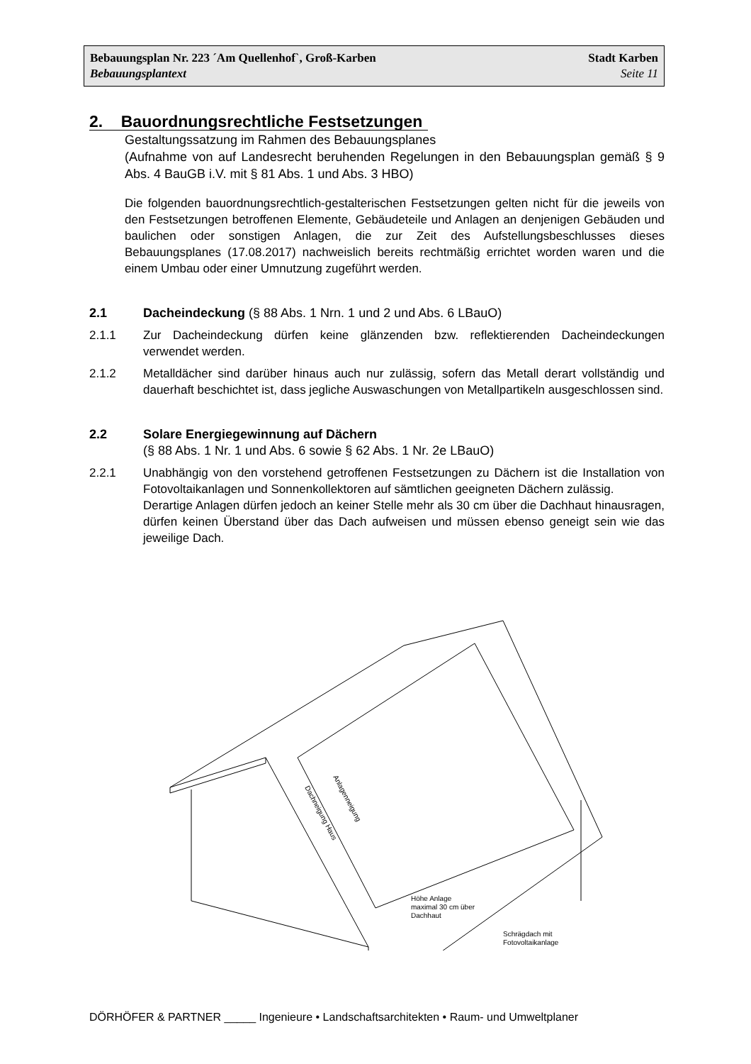Bebauungsplan Nr. 223 ´Am Quellenhof`, Groß-Karben Stadt Karben
Bebauungsplantext Seite 11
2. Bauordnungsrechtliche Festsetzungen
Gestaltungssatzung im Rahmen des Bebauungsplanes
(Aufnahme von auf Landesrecht beruhenden Regelungen in den Bebauungsplan gemäß § 9 Abs. 4 BauGB i.V. mit § 81 Abs. 1 und Abs. 3 HBO)
Die folgenden bauordnungsrechtlich-gestalterischen Festsetzungen gelten nicht für die jeweils von den Festsetzungen betroffenen Elemente, Gebäudeteile und Anlagen an denjenigen Gebäuden und baulichen oder sonstigen Anlagen, die zur Zeit des Aufstellungsbeschlusses dieses Bebauungsplanes (17.08.2017) nachweislich bereits rechtmäßig errichtet worden waren und die einem Umbau oder einer Umnutzung zugeführt werden.
2.1 Dacheindeckung (§ 88 Abs. 1 Nrn. 1 und 2 und Abs. 6 LBauO)
2.1.1 Zur Dacheindeckung dürfen keine glänzenden bzw. reflektierenden Dacheindeckungen verwendet werden.
2.1.2 Metalldächer sind darüber hinaus auch nur zulässig, sofern das Metall derart vollständig und dauerhaft beschichtet ist, dass jegliche Auswaschungen von Metallpartikeln ausgeschlossen sind.
2.2 Solare Energiegewinnung auf Dächern
(§ 88 Abs. 1 Nr. 1 und Abs. 6 sowie § 62 Abs. 1 Nr. 2e LBauO)
2.2.1 Unabhängig von den vorstehend getroffenen Festsetzungen zu Dächern ist die Installation von Fotovoltaikanlagen und Sonnenkollektoren auf sämtlichen geeigneten Dächern zulässig.
Derartige Anlagen dürfen jedoch an keiner Stelle mehr als 30 cm über die Dachhaut hinausragen, dürfen keinen Überstand über das Dach aufweisen und müssen ebenso geneigt sein wie das jeweilige Dach.
Höhe Anlage
maximal 30 cm über
Dachhaut
Schrägdach mit
Fotovoltaikanlage
Dachneigung Haus
Anlagenneigung
DÖRHÖFER & PARTNER _____ Ingenieure • Landschaftsarchitekten • Raum- und Umweltplaner